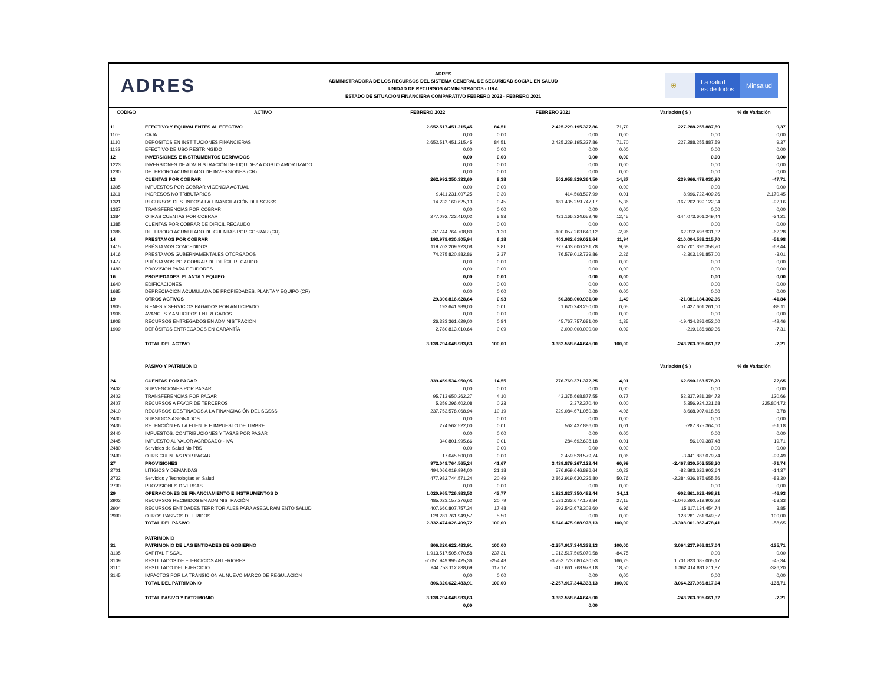ADRES
ADRES
ADMINISTRADORA DE LOS RECURSOS DEL SISTEMA GENERAL DE SEGURIDAD SOCIAL EN SALUD
UNIDAD DE RECURSOS ADMINISTRADOS - URA
ESTADO DE SITUACIÓN FINANCIERA COMPARATIVO FEBRERO 2022 - FEBRERO 2021
⛨ La salud
es de todos
Minsalud
| CODIGO | ACTIVO | FEBRERO 2022 | | FEBRERO 2021 | | Variación ( $ ) | % de Variación |
| --- | --- | --- | --- | --- | --- | --- | --- |
| 11 | EFECTIVO Y EQUIVALENTES AL EFECTIVO | 2.652.517.451.215,45 | 84,51 | 2.425.229.195.327,86 | 71,70 | 227.288.255.887,59 | 9,37 |
| 1105 | CAJA | 0,00 | 0,00 | 0,00 | 0,00 | 0,00 | 0,00 |
| 1110 | DEPÓSITOS EN INSTITUCIONES FINANCIERAS | 2.652.517.451.215,45 | 84,51 | 2.425.229.195.327,86 | 71,70 | 227.288.255.887,59 | 9,37 |
| 1132 | EFECTIVO DE USO RESTRINGIDO | 0,00 | 0,00 | 0,00 | 0,00 | 0,00 | 0,00 |
| 12 | INVERSIONES E INSTRUMENTOS DERIVADOS | 0,00 | 0,00 | 0,00 | 0,00 | 0,00 | 0,00 |
| 1223 | INVERSIONES DE ADMINISTRACIÓN DE LIQUIDEZ A COSTO AMORTIZADO | 0,00 | 0,00 | 0,00 | 0,00 | 0,00 | 0,00 |
| 1280 | DETERIORO ACUMULADO DE INVERSIONES (CR) | 0,00 | 0,00 | 0,00 | 0,00 | 0,00 | 0,00 |
| 13 | CUENTAS POR COBRAR | 262.992.350.333,60 | 8,38 | 502.958.829.364,50 | 14,87 | -239.966.479.030,90 | -47,71 |
| 1305 | IMPUESTOS POR COBRAR VIGENCIA ACTUAL | 0,00 | 0,00 | 0,00 | 0,00 | 0,00 | 0,00 |
| 1311 | INGRESOS NO TRIBUTARIOS | 9.411.231.007,25 | 0,30 | 414.508.597,99 | 0,01 | 8.996.722.409,26 | 2.170,45 |
| 1321 | RECURSOS DESTINDOSA LA FINANCIEACIÓN DEL SGSSS | 14.233.160.625,13 | 0,45 | 181.435.259.747,17 | 5,36 | -167.202.099.122,04 | -92,16 |
| 1337 | TRANSFERENCIAS POR COBRAR | 0,00 | 0,00 | 0,00 | 0,00 | 0,00 | 0,00 |
| 1384 | OTRAS CUENTAS POR COBRAR | 277.092.723.410,02 | 8,83 | 421.166.324.659,46 | 12,45 | -144.073.601.249,44 | -34,21 |
| 1385 | CUENTAS POR COBRAR DE DIFÍCIL RECAUDO | 0,00 | 0,00 | 0,00 | 0,00 | 0,00 | 0,00 |
| 1386 | DETERIORO ACUMULADO DE CUENTAS POR COBRAR (CR) | -37.744.764.708,80 | -1,20 | -100.057.263.640,12 | -2,96 | 62.312.498.931,32 | -62,28 |
| 14 | PRÉSTAMOS POR COBRAR | 193.978.030.805,94 | 6,18 | 403.982.619.021,64 | 11,94 | -210.004.588.215,70 | -51,98 |
| 1415 | PRÉSTAMOS CONCEDIDOS | 119.702.209.923,08 | 3,81 | 327.403.606.281,78 | 9,68 | -207.701.396.358,70 | -63,44 |
| 1416 | PRÉSTAMOS GUBERNAMENTALES OTORGADOS | 74.275.820.882,86 | 2,37 | 76.579.012.739,86 | 2,26 | -2.303.191.857,00 | -3,01 |
| 1477 | PRÉSTAMOS POR COBRAR DE DIFÍCIL RECAUDO | 0,00 | 0,00 | 0,00 | 0,00 | 0,00 | 0,00 |
| 1480 | PROVISION PARA DEUDORES | 0,00 | 0,00 | 0,00 | 0,00 | 0,00 | 0,00 |
| 16 | PROPIEDADES, PLANTA Y EQUIPO | 0,00 | 0,00 | 0,00 | 0,00 | 0,00 | 0,00 |
| 1640 | EDIFICACIONES | 0,00 | 0,00 | 0,00 | 0,00 | 0,00 | 0,00 |
| 1685 | DEPRECIACIÓN ACUMULADA DE PROPIEDADES, PLANTA Y EQUIPO (CR) | 0,00 | 0,00 | 0,00 | 0,00 | 0,00 | 0,00 |
| 19 | OTROS ACTIVOS | 29.306.816.628,64 | 0,93 | 50.388.000.931,00 | 1,49 | -21.081.184.302,36 | -41,84 |
| 1905 | BIENES Y SERVICIOS PAGADOS POR ANTICIPADO | 192.641.989,00 | 0,01 | 1.620.243.250,00 | 0,05 | -1.427.601.261,00 | -88,11 |
| 1906 | AVANCES Y ANTICIPOS ENTREGADOS | 0,00 | 0,00 | 0,00 | 0,00 | 0,00 | 0,00 |
| 1908 | RECURSOS ENTREGADOS EN ADMINISTRACIÓN | 26.333.361.629,00 | 0,84 | 45.767.757.681,00 | 1,35 | -19.434.396.052,00 | -42,46 |
| 1909 | DEPÓSITOS ENTREGADOS EN GARANTÍA | 2.780.813.010,64 | 0,09 | 3.000.000.000,00 | 0,09 | -219.186.989,36 | -7,31 |
| | TOTAL DEL ACTIVO | 3.138.794.648.983,63 | 100,00 | 3.382.558.644.645,00 | 100,00 | -243.763.995.661,37 | -7,21 |
| | PASIVO Y PATRIMONIO | | | | | Variación ( $ ) | % de Variación |
| 24 | CUENTAS POR PAGAR | 339.459.534.950,95 | 14,55 | 276.769.371.372,25 | 4,91 | 62.690.163.578,70 | 22,65 |
| 2402 | SUBVENCIONES POR PAGAR | 0,00 | 0,00 | 0,00 | 0,00 | 0,00 | 0,00 |
| 2403 | TRANSFERENCIAS POR PAGAR | 95.713.650.262,27 | 4,10 | 43.375.668.877,55 | 0,77 | 52.337.981.384,72 | 120,66 |
| 2407 | RECURSOS A FAVOR DE TERCEROS | 5.359.296.602,08 | 0,23 | 2.372.370,40 | 0,00 | 5.356.924.231,68 | 225.804,72 |
| 2410 | RECURSOS DESTINADOS A LA FINANCIACIÓN DEL SGSSS | 237.753.578.068,94 | 10,19 | 229.084.671.050,38 | 4,06 | 8.668.907.018,56 | 3,78 |
| 2430 | SUBSIDIOS ASIGNADOS | 0,00 | 0,00 | 0,00 | 0,00 | 0,00 | 0,00 |
| 2436 | RETENCIÓN EN LA FUENTE E IMPUESTO DE TIMBRE | 274.562.522,00 | 0,01 | 562.437.886,00 | 0,01 | -287.875.364,00 | -51,18 |
| 2440 | IMPUESTOS, CONTRIBUCIONES Y TASAS POR PAGAR | 0,00 | 0,00 | 0,00 | 0,00 | 0,00 | 0,00 |
| 2445 | IMPUESTO AL VALOR AGREGADO - IVA | 340.801.995,66 | 0,01 | 284.692.608,18 | 0,01 | 56.109.387,48 | 19,71 |
| 2480 | Servicios de Salud No PBS | 0,00 | 0,00 | 0,00 | 0,00 | 0,00 | 0,00 |
| 2490 | OTRS CUENTAS POR PAGAR | 17.645.500,00 | 0,00 | 3.459.528.579,74 | 0,06 | -3.441.883.079,74 | -99,49 |
| 27 | PROVISIONES | 972.048.764.565,24 | 41,67 | 3.439.879.267.123,44 | 60,99 | -2.467.830.502.558,20 | -71,74 |
| 2701 | LITIGIOS Y DEMANDAS | 494.066.019.994,00 | 21,18 | 576.959.646.896,64 | 10,23 | -82.893.626.902,64 | -14,37 |
| 2732 | Servicios y Tecnologías en Salud | 477.982.744.571,24 | 20,49 | 2.862.919.620.226,80 | 50,76 | -2.384.936.875.655,56 | -83,30 |
| 2790 | PROVISIONES DIVERSAS | 0,00 | 0,00 | 0,00 | 0,00 | 0,00 | 0,00 |
| 29 | OPERACIONES DE FINANCIAMIENTO E INSTRUMENTOS D | 1.020.965.726.983,53 | 43,77 | 1.923.827.350.482,44 | 34,11 | -902.861.623.498,91 | -46,93 |
| 2902 | RECURSOS RECIBIDOS EN ADMINISTRACIÓN | 485.023.157.276,62 | 20,79 | 1.531.283.677.179,84 | 27,15 | -1.046.260.519.903,22 | -68,33 |
| 2904 | RECURSOS ENTIDADES TERRITORIALES PARA ASEGURAMIENTO SALUD | 407.660.807.757,34 | 17,48 | 392.543.673.302,60 | 6,96 | 15.117.134.454,74 | 3,85 |
| 2990 | OTROS PASIVOS DIFERIDOS | 128.281.761.949,57 | 5,50 | 0,00 | 0,00 | 128.281.761.949,57 | 100,00 |
| | TOTAL DEL PASIVO | 2.332.474.026.499,72 | 100,00 | 5.640.475.988.978,13 | 100,00 | -3.308.001.962.478,41 | -58,65 |
| | PATRIMONIO | | | | | | |
| 31 | PATRIMONIO DE LAS ENTIDADES DE GOBIERNO | 806.320.622.483,91 | 100,00 | -2.257.917.344.333,13 | 100,00 | 3.064.237.966.817,04 | -135,71 |
| 3105 | CAPITAL FISCAL | 1.913.517.505.070,58 | 237,31 | 1.913.517.505.070,58 | -84,75 | 0,00 | 0,00 |
| 3109 | RESULTADOS DE EJERCICIOS ANTERIORES | -2.051.949.995.425,36 | -254,48 | -3.753.773.080.430,53 | 166,25 | 1.701.823.085.005,17 | -45,34 |
| 3110 | RESULTADO DEL EJERCICIO | 944.753.112.838,69 | 117,17 | -417.661.768.973,18 | 18,50 | 1.362.414.881.811,87 | -326,20 |
| 3145 | IMPACTOS POR LA TRANSICIÓN AL NUEVO MARCO DE REGULACIÓN | 0,00 | 0,00 | 0,00 | 0,00 | 0,00 | 0,00 |
| | TOTAL DEL PATRIMONIO | 806.320.622.483,91 | 100,00 | -2.257.917.344.333,13 | 100,00 | 3.064.237.966.817,04 | -135,71 |
| | TOTAL PASIVO Y PATRIMONIO | 3.138.794.648.983,63 | | 3.382.558.644.645,00 | | -243.763.995.661,37 | -7,21 |
| | | 0,00 | | 0,00 | | | |